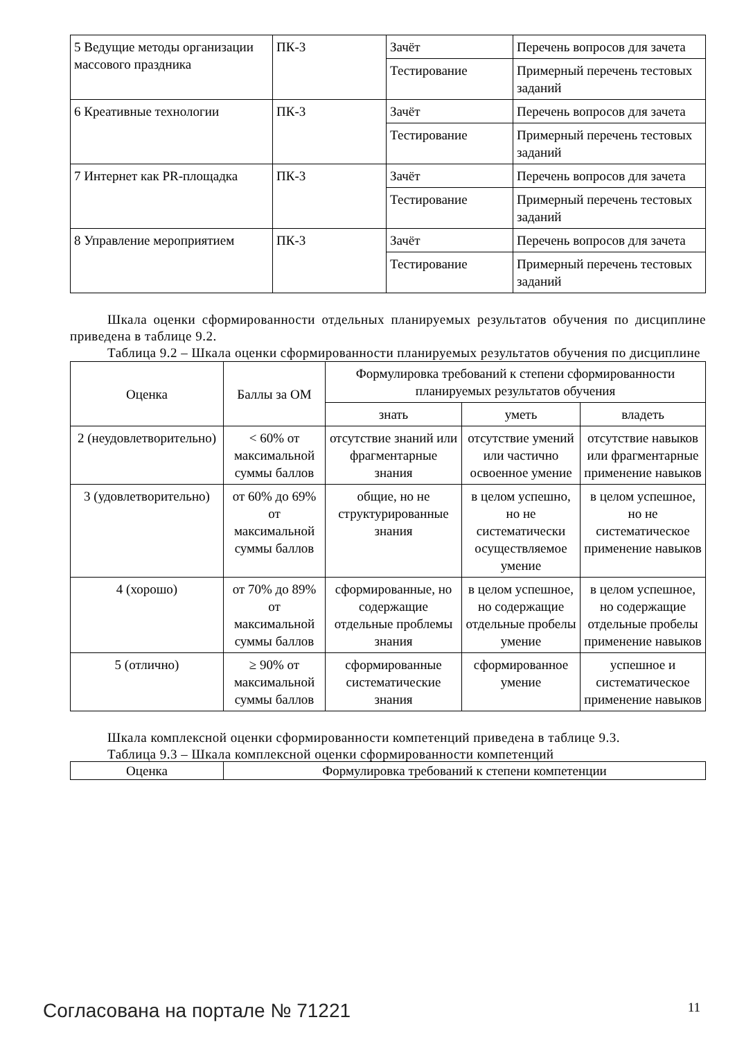| 5 Ведущие методы организации массового праздника | ПК-3 | Зачёт | Перечень вопросов для зачета |
| | | Тестирование | Примерный перечень тестовых заданий |
| 6 Креативные технологии | ПК-3 | Зачёт | Перечень вопросов для зачета |
| | | Тестирование | Примерный перечень тестовых заданий |
| 7 Интернет как PR-площадка | ПК-3 | Зачёт | Перечень вопросов для зачета |
| | | Тестирование | Примерный перечень тестовых заданий |
| 8 Управление мероприятием | ПК-3 | Зачёт | Перечень вопросов для зачета |
| | | Тестирование | Примерный перечень тестовых заданий |
Шкала оценки сформированности отдельных планируемых результатов обучения по дисциплине приведена в таблице 9.2.
Таблица 9.2 – Шкала оценки сформированности планируемых результатов обучения по дисциплине
| Оценка | Баллы за ОМ | Формулировка требований к степени сформированности планируемых результатов обучения | | |
| --- | --- | --- | --- | --- |
| | | знать | уметь | владеть |
| 2 (неудовлетворительно) | < 60% от максимальной суммы баллов | отсутствие знаний или фрагментарные знания | отсутствие умений или частично освоенное умение | отсутствие навыков или фрагментарные применение навыков |
| 3 (удовлетворительно) | от 60% до 69% от максимальной суммы баллов | общие, но не структурированные знания | в целом успешно, но не систематически осуществляемое умение | в целом успешное, но не систематическое применение навыков |
| 4 (хорошо) | от 70% до 89% от максимальной суммы баллов | сформированные, но содержащие отдельные проблемы знания | в целом успешное, но содержащие отдельные пробелы умение | в целом успешное, но содержащие отдельные пробелы применение навыков |
| 5 (отлично) | ≥ 90% от максимальной суммы баллов | сформированные систематические знания | сформированное умение | успешное и систематическое применение навыков |
Шкала комплексной оценки сформированности компетенций приведена в таблице 9.3.
Таблица 9.3 – Шкала комплексной оценки сформированности компетенций
| Оценка | Формулировка требований к степени компетенции |
| --- | --- |
Согласована на портале № 71221 11